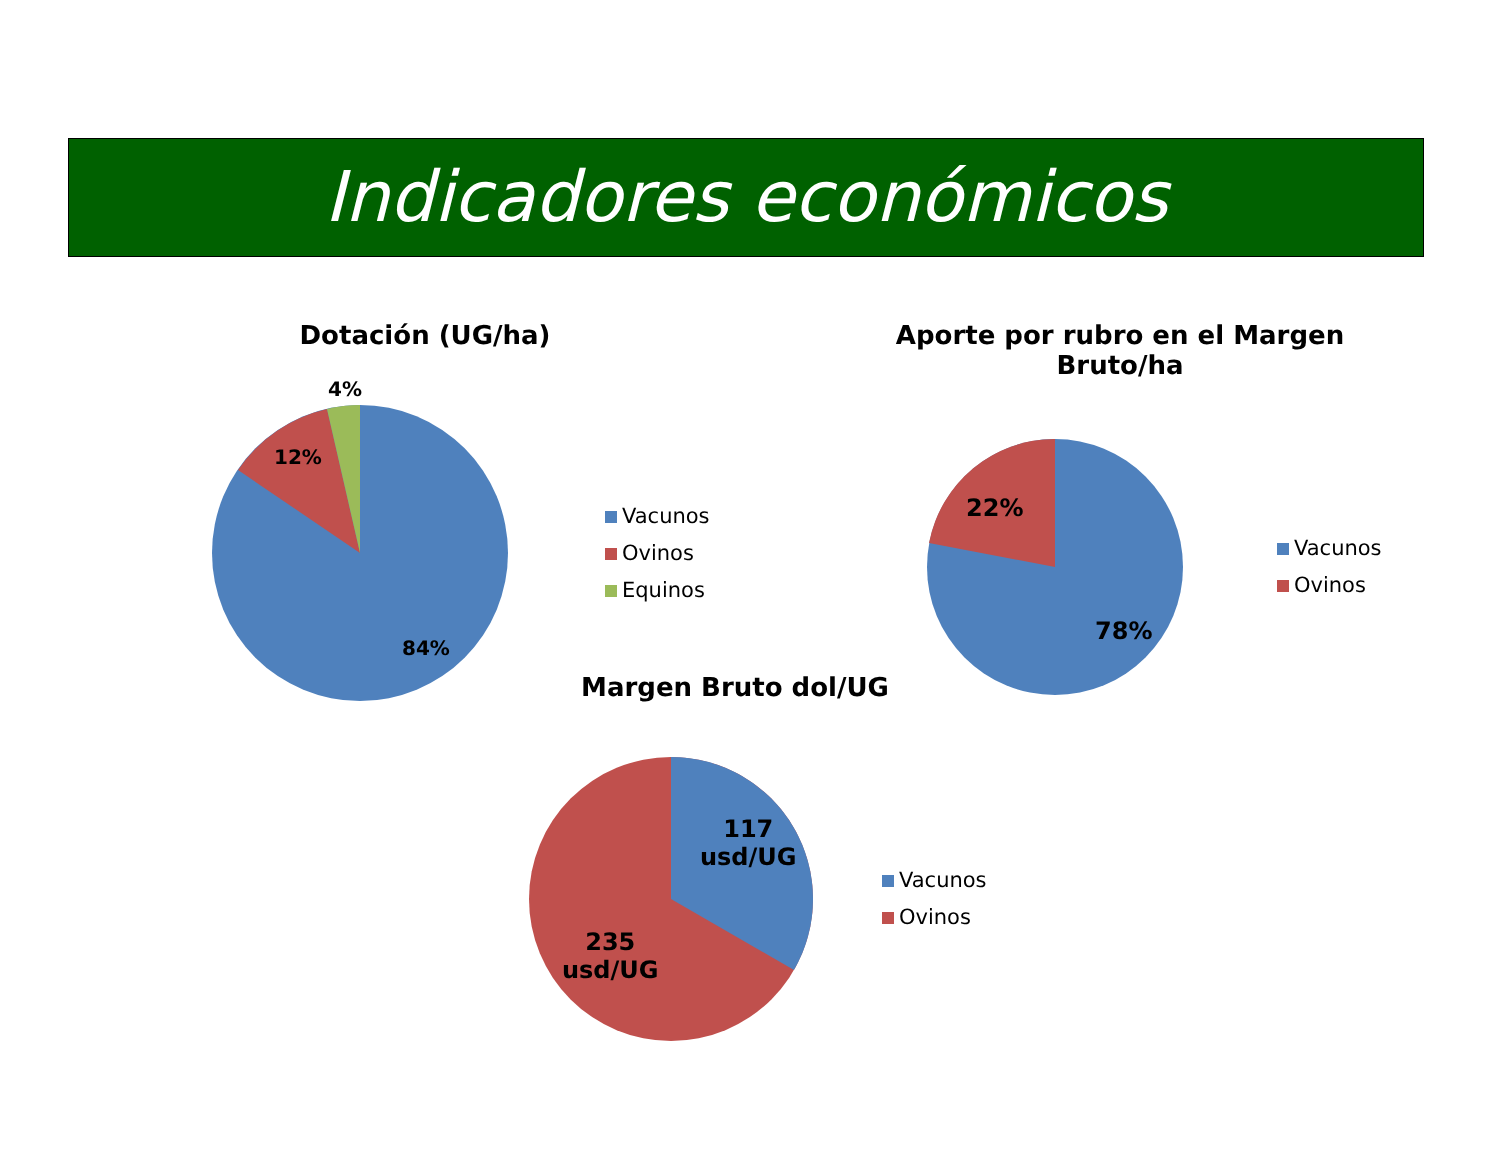Indicadores económicos
Dotación (UG/ha)
4%
12%
84%
Vacunos
Ovinos
Equinos
Aporte por rubro en el Margen Bruto/ha
22%
78%
Vacunos
Ovinos
Margen Bruto dol/UG
117
usd/UG
235
usd/UG
Vacunos
Ovinos